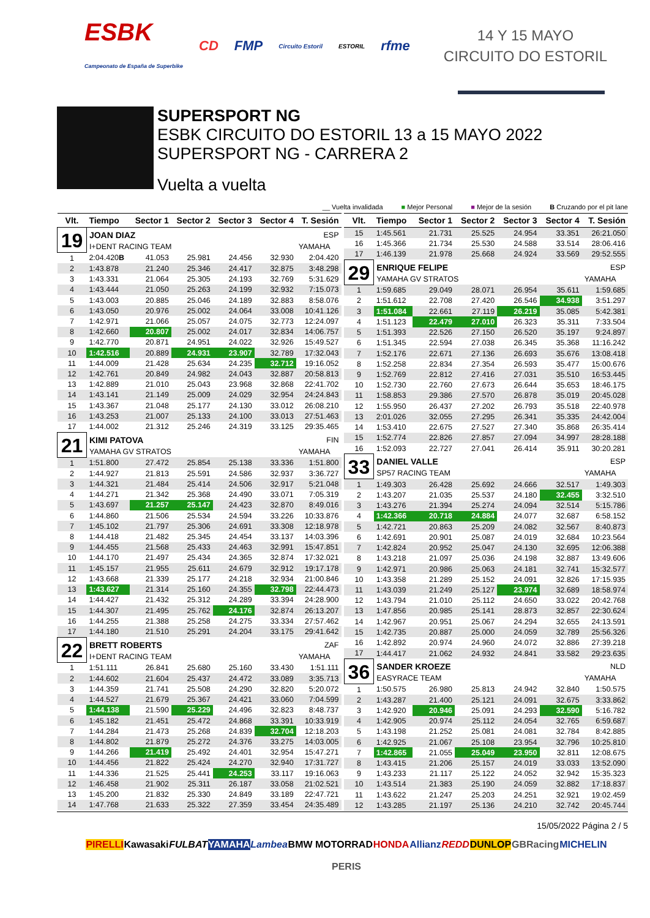ESBK
Campeonato de España de Superbike CD FMP Circuito Estoril ESTORIL rfme
14 Y 15 MAYO
CIRCUITO DO ESTORIL
SUPERSPORT NG
ESBK CIRCUITO DO ESTORIL 13 a 15 MAYO 2022
SUPERSPORT NG - CARRERA 2
Vuelta a vuelta
__ Vuelta invalidada ■ Mejor Personal ■ Mejor de la sesión B Cruzando por el pit lane
| Vlt. | Tiempo | Sector 1 | Sector 2 | Sector 3 | Sector 4 | T. Sesión |
| --- | --- | --- | --- | --- | --- | --- |
| 19 | JOAN DIAZ | | | | | ESP |
| | I+DENT RACING TEAM | | | | | YAMAHA |
| 1 | 2:04.420 B | 41.053 | 25.981 | 24.456 | 32.930 | 2:04.420 |
| 2 | 1:43.878 | 21.240 | 25.346 | 24.417 | 32.875 | 3:48.298 |
| 3 | 1:43.331 | 21.064 | 25.305 | 24.193 | 32.769 | 5:31.629 |
| 4 | 1:43.444 | 21.050 | 25.263 | 24.199 | 32.932 | 7:15.073 |
| 5 | 1:43.003 | 20.885 | 25.046 | 24.189 | 32.883 | 8:58.076 |
| 6 | 1:43.050 | 20.976 | 25.002 | 24.064 | 33.008 | 10:41.126 |
| 7 | 1:42.971 | 21.066 | 25.057 | 24.075 | 32.773 | 12:24.097 |
| 8 | 1:42.660 | 20.807 | 25.002 | 24.017 | 32.834 | 14:06.757 |
| 9 | 1:42.770 | 20.871 | 24.951 | 24.022 | 32.926 | 15:49.527 |
| 10 | 1:42.516 | 20.889 | 24.931 | 23.907 | 32.789 | 17:32.043 |
| 11 | 1:44.009 | 21.428 | 25.634 | 24.235 | 32.712 | 19:16.052 |
| 12 | 1:42.761 | 20.849 | 24.982 | 24.043 | 32.887 | 20:58.813 |
| 13 | 1:42.889 | 21.010 | 25.043 | 23.968 | 32.868 | 22:41.702 |
| 14 | 1:43.141 | 21.149 | 25.009 | 24.029 | 32.954 | 24:24.843 |
| 15 | 1:43.367 | 21.048 | 25.177 | 24.130 | 33.012 | 26:08.210 |
| 16 | 1:43.253 | 21.007 | 25.133 | 24.100 | 33.013 | 27:51.463 |
| 17 | 1:44.002 | 21.312 | 25.246 | 24.319 | 33.125 | 29:35.465 |
| 21 | KIMI PATOVA | | | | | FIN |
| | YAMAHA GV STRATOS | | | | | YAMAHA |
| 1 | 1:51.800 | 27.472 | 25.854 | 25.138 | 33.336 | 1:51.800 |
| 2 | 1:44.927 | 21.813 | 25.591 | 24.586 | 32.937 | 3:36.727 |
| 3 | 1:44.321 | 21.484 | 25.414 | 24.506 | 32.917 | 5:21.048 |
| 4 | 1:44.271 | 21.342 | 25.368 | 24.490 | 33.071 | 7:05.319 |
| 5 | 1:43.697 | 21.257 | 25.147 | 24.423 | 32.870 | 8:49.016 |
| 6 | 1:44.860 | 21.506 | 25.534 | 24.594 | 33.226 | 10:33.876 |
| 7 | 1:45.102 | 21.797 | 25.306 | 24.691 | 33.308 | 12:18.978 |
| 8 | 1:44.418 | 21.482 | 25.345 | 24.454 | 33.137 | 14:03.396 |
| 9 | 1:44.455 | 21.568 | 25.433 | 24.463 | 32.991 | 15:47.851 |
| 10 | 1:44.170 | 21.497 | 25.434 | 24.365 | 32.874 | 17:32.021 |
| 11 | 1:45.157 | 21.955 | 25.611 | 24.679 | 32.912 | 19:17.178 |
| 12 | 1:43.668 | 21.339 | 25.177 | 24.218 | 32.934 | 21:00.846 |
| 13 | 1:43.627 | 21.314 | 25.160 | 24.355 | 32.798 | 22:44.473 |
| 14 | 1:44.427 | 21.432 | 25.312 | 24.289 | 33.394 | 24:28.900 |
| 15 | 1:44.307 | 21.495 | 25.762 | 24.176 | 32.874 | 26:13.207 |
| 16 | 1:44.255 | 21.388 | 25.258 | 24.275 | 33.334 | 27:57.462 |
| 17 | 1:44.180 | 21.510 | 25.291 | 24.204 | 33.175 | 29:41.642 |
| 22 | BRETT ROBERTS | | | | | ZAF |
| | I+DENT RACING TEAM | | | | | YAMAHA |
| 1 | 1:51.111 | 26.841 | 25.680 | 25.160 | 33.430 | 1:51.111 |
| 2 | 1:44.602 | 21.604 | 25.437 | 24.472 | 33.089 | 3:35.713 |
| 3 | 1:44.359 | 21.741 | 25.508 | 24.290 | 32.820 | 5:20.072 |
| 4 | 1:44.527 | 21.679 | 25.367 | 24.421 | 33.060 | 7:04.599 |
| 5 | 1:44.138 | 21.590 | 25.229 | 24.496 | 32.823 | 8:48.737 |
| 6 | 1:45.182 | 21.451 | 25.472 | 24.868 | 33.391 | 10:33.919 |
| 7 | 1:44.284 | 21.473 | 25.268 | 24.839 | 32.704 | 12:18.203 |
| 8 | 1:44.802 | 21.879 | 25.272 | 24.376 | 33.275 | 14:03.005 |
| 9 | 1:44.266 | 21.419 | 25.492 | 24.401 | 32.954 | 15:47.271 |
| 10 | 1:44.456 | 21.822 | 25.424 | 24.270 | 32.940 | 17:31.727 |
| 11 | 1:44.336 | 21.525 | 25.441 | 24.253 | 33.117 | 19:16.063 |
| 12 | 1:46.458 | 21.902 | 25.311 | 26.187 | 33.058 | 21:02.521 |
| 13 | 1:45.200 | 21.832 | 25.330 | 24.849 | 33.189 | 22:47.721 |
| 14 | 1:47.768 | 21.633 | 25.322 | 27.359 | 33.454 | 24:35.489 |
| Vlt. | Tiempo | Sector 1 | Sector 2 | Sector 3 | Sector 4 | T. Sesión |
| --- | --- | --- | --- | --- | --- | --- |
| 15 | 1:45.561 | 21.731 | 25.525 | 24.954 | 33.351 | 26:21.050 |
| 16 | 1:45.366 | 21.734 | 25.530 | 24.588 | 33.514 | 28:06.416 |
| 17 | 1:46.139 | 21.978 | 25.668 | 24.924 | 33.569 | 29:52.555 |
| 29 | ENRIQUE FELIPE | | | | | ESP |
| | YAMAHA GV STRATOS | | | | | YAMAHA |
| 1 | 1:59.685 | 29.049 | 28.071 | 26.954 | 35.611 | 1:59.685 |
| 2 | 1:51.612 | 22.708 | 27.420 | 26.546 | 34.938 | 3:51.297 |
| 3 | 1:51.084 | 22.661 | 27.119 | 26.219 | 35.085 | 5:42.381 |
| 4 | 1:51.123 | 22.479 | 27.010 | 26.323 | 35.311 | 7:33.504 |
| 5 | 1:51.393 | 22.526 | 27.150 | 26.520 | 35.197 | 9:24.897 |
| 6 | 1:51.345 | 22.594 | 27.038 | 26.345 | 35.368 | 11:16.242 |
| 7 | 1:52.176 | 22.671 | 27.136 | 26.693 | 35.676 | 13:08.418 |
| 8 | 1:52.258 | 22.834 | 27.354 | 26.593 | 35.477 | 15:00.676 |
| 9 | 1:52.769 | 22.812 | 27.416 | 27.031 | 35.510 | 16:53.445 |
| 10 | 1:52.730 | 22.760 | 27.673 | 26.644 | 35.653 | 18:46.175 |
| 11 | 1:58.853 | 29.386 | 27.570 | 26.878 | 35.019 | 20:45.028 |
| 12 | 1:55.950 | 26.437 | 27.202 | 26.793 | 35.518 | 22:40.978 |
| 13 | 2:01.026 | 32.055 | 27.295 | 26.341 | 35.335 | 24:42.004 |
| 14 | 1:53.410 | 22.675 | 27.527 | 27.340 | 35.868 | 26:35.414 |
| 15 | 1:52.774 | 22.826 | 27.857 | 27.094 | 34.997 | 28:28.188 |
| 16 | 1:52.093 | 22.727 | 27.041 | 26.414 | 35.911 | 30:20.281 |
| 33 | DANIEL VALLE | | | | | ESP |
| | SP57 RACING TEAM | | | | | YAMAHA |
| 1 | 1:49.303 | 26.428 | 25.692 | 24.666 | 32.517 | 1:49.303 |
| 2 | 1:43.207 | 21.035 | 25.537 | 24.180 | 32.455 | 3:32.510 |
| 3 | 1:43.276 | 21.394 | 25.274 | 24.094 | 32.514 | 5:15.786 |
| 4 | 1:42.366 | 20.718 | 24.884 | 24.077 | 32.687 | 6:58.152 |
| 5 | 1:42.721 | 20.863 | 25.209 | 24.082 | 32.567 | 8:40.873 |
| 6 | 1:42.691 | 20.901 | 25.087 | 24.019 | 32.684 | 10:23.564 |
| 7 | 1:42.824 | 20.952 | 25.047 | 24.130 | 32.695 | 12:06.388 |
| 8 | 1:43.218 | 21.097 | 25.036 | 24.198 | 32.887 | 13:49.606 |
| 9 | 1:42.971 | 20.986 | 25.063 | 24.181 | 32.741 | 15:32.577 |
| 10 | 1:43.358 | 21.289 | 25.152 | 24.091 | 32.826 | 17:15.935 |
| 11 | 1:43.039 | 21.249 | 25.127 | 23.974 | 32.689 | 18:58.974 |
| 12 | 1:43.794 | 21.010 | 25.112 | 24.650 | 33.022 | 20:42.768 |
| 13 | 1:47.856 | 20.985 | 25.141 | 28.873 | 32.857 | 22:30.624 |
| 14 | 1:42.967 | 20.951 | 25.067 | 24.294 | 32.655 | 24:13.591 |
| 15 | 1:42.735 | 20.887 | 25.000 | 24.059 | 32.789 | 25:56.326 |
| 16 | 1:42.892 | 20.974 | 24.960 | 24.072 | 32.886 | 27:39.218 |
| 17 | 1:44.417 | 21.062 | 24.932 | 24.841 | 33.582 | 29:23.635 |
| 36 | SANDER KROEZE | | | | | NLD |
| | EASYRACE TEAM | | | | | YAMAHA |
| 1 | 1:50.575 | 26.980 | 25.813 | 24.942 | 32.840 | 1:50.575 |
| 2 | 1:43.287 | 21.400 | 25.121 | 24.091 | 32.675 | 3:33.862 |
| 3 | 1:42.920 | 20.946 | 25.091 | 24.293 | 32.590 | 5:16.782 |
| 4 | 1:42.905 | 20.974 | 25.112 | 24.054 | 32.765 | 6:59.687 |
| 5 | 1:43.198 | 21.252 | 25.081 | 24.081 | 32.784 | 8:42.885 |
| 6 | 1:42.925 | 21.067 | 25.108 | 23.954 | 32.796 | 10:25.810 |
| 7 | 1:42.865 | 21.055 | 25.049 | 23.950 | 32.811 | 12:08.675 |
| 8 | 1:43.415 | 21.206 | 25.157 | 24.019 | 33.033 | 13:52.090 |
| 9 | 1:43.233 | 21.117 | 25.122 | 24.052 | 32.942 | 15:35.323 |
| 10 | 1:43.514 | 21.383 | 25.190 | 24.059 | 32.882 | 17:18.837 |
| 11 | 1:43.622 | 21.247 | 25.203 | 24.251 | 32.921 | 19:02.459 |
| 12 | 1:43.285 | 21.197 | 25.136 | 24.210 | 32.742 | 20:45.744 |
15/05/2022 Página 2 / 5
PIRELLI Kawasaki FULBAT YAMAHA Lambea BMW MOTORRAD HONDA Allianz REDD DUNLOP GBRacing MICHELIN PERIS